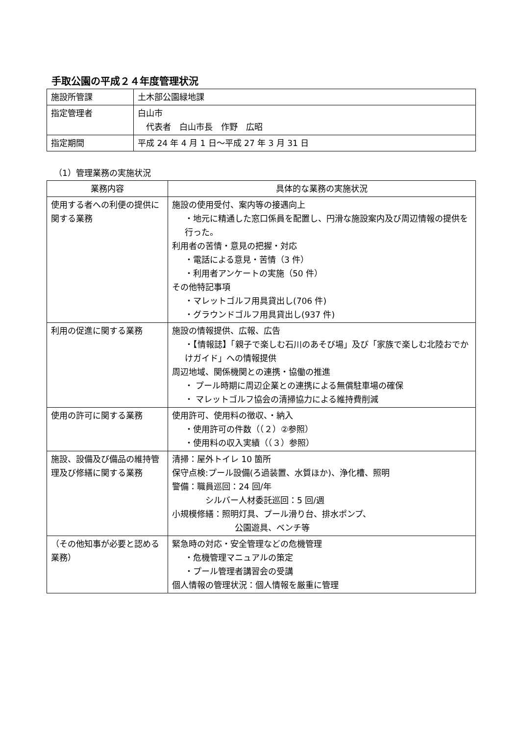手取公園の平成２４年度管理状況
| 施設所管課 | 土木部公園緑地課 |
| 指定管理者 | 白山市 代表者 白山市長 作野 広昭 |
| 指定期間 | 平成 24 年 4 月 1 日～平成 27 年 3 月 31 日 |
（1）管理業務の実施状況
| 業務内容 | 具体的な業務の実施状況 |
| --- | --- |
| 使用する者への利便の提供に関する業務 | 施設の使用受付、案内等の接遇向上 ・地元に精通した窓口係員を配置し、円滑な施設案内及び周辺情報の提供を行った。 利用者の苦情・意見の把握・対応 ・電話による意見・苦情（3 件） ・利用者アンケートの実施（50 件） その他特記事項 ・マレットゴルフ用具貸出し(706 件) ・グラウンドゴルフ用具貸出し(937 件) |
| 利用の促進に関する業務 | 施設の情報提供、広報、広告 ・【情報誌】「親子で楽しむ石川のあそび場」及び「家族で楽しむ北陸おでかけガイド」への情報提供 周辺地域、関係機関との連携・協働の推進 ・ プール時期に周辺企業との連携による無償駐車場の確保 ・ マレットゴルフ協会の清掃協力による維持費削減 |
| 使用の許可に関する業務 | 使用許可、使用料の徴収、・納入 ・使用許可の件数（（２）②参照） ・使用料の収入実績（（３）参照） |
| 施設、設備及び備品の維持管理及び修繕に関する業務 | 清掃：屋外トイレ 10 箇所 保守点検:プール設備(ろ過装置、水質ほか)、浄化槽、照明 警備：職員巡回：24 回/年 シルバー人材委託巡回：5 回/週 小規模修繕：照明灯具、プール滑り台、排水ポンプ、 公園遊具、ベンチ等 |
| （その他知事が必要と認める業務） | 緊急時の対応・安全管理などの危機管理 ・危機管理マニュアルの策定 ・プール管理者講習会の受講 個人情報の管理状況：個人情報を厳重に管理 |